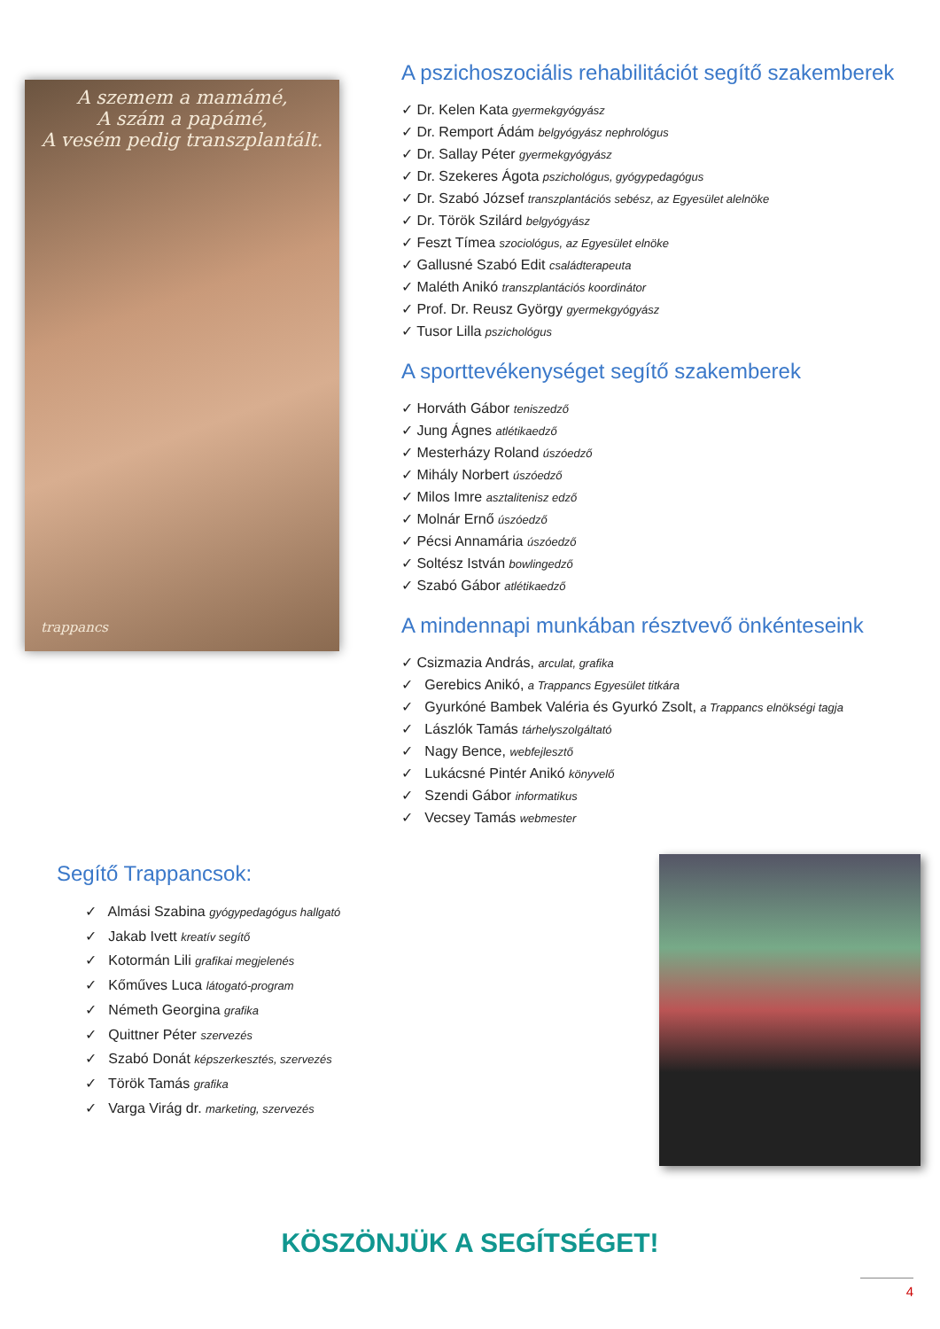A szemem a mamámé,
A szám a papámé,
A vesém pedig transzplantált.
trappancs
A pszichoszociális rehabilitációt segítő szakemberek
✓ Dr. Kelen Kata gyermekgyógyász
✓ Dr. Remport Ádám belgyógyász nephrológus
✓ Dr. Sallay Péter gyermekgyógyász
✓ Dr. Szekeres Ágota pszichológus, gyógypedagógus
✓ Dr. Szabó József transzplantációs sebész, az Egyesület alelnöke
✓ Dr. Török Szilárd belgyógyász
✓ Feszt Tímea szociológus, az Egyesület elnöke
✓ Gallusné Szabó Edit családterapeuta
✓ Maléth Anikó transzplantációs koordinátor
✓ Prof. Dr. Reusz György gyermekgyógyász
✓ Tusor Lilla pszichológus
A sporttevékenységet segítő szakemberek
✓ Horváth Gábor teniszedző
✓ Jung Ágnes atlétikaedző
✓ Mesterházy Roland úszóedző
✓ Mihály Norbert úszóedző
✓ Milos Imre asztalitenisz edző
✓ Molnár Ernő úszóedző
✓ Pécsi Annamária úszóedző
✓ Soltész István bowlingedző
✓ Szabó Gábor atlétikaedző
A mindennapi munkában résztvevő önkénteseink
✓ Csizmazia András, arculat, grafika
✓ Gerebics Anikó, a Trappancs Egyesület titkára
✓ Gyurkóné Bambek Valéria és Gyurkó Zsolt, a Trappancs elnökségi tagja
✓ Lászlók Tamás tárhelyszolgáltató
✓ Nagy Bence, webfejlesztő
✓ Lukácsné Pintér Anikó könyvelő
✓ Szendi Gábor informatikus
✓ Vecsey Tamás webmester
Segítő Trappancsok:
✓ Almási Szabina gyógypedagógus hallgató
✓ Jakab Ivett kreatív segítő
✓ Kotormán Lili grafikai megjelenés
✓ Kőműves Luca látogató-program
✓ Németh Georgina grafika
✓ Quittner Péter szervezés
✓ Szabó Donát képszerkesztés, szervezés
✓ Török Tamás grafika
✓ Varga Virág dr. marketing, szervezés
KÖSZÖNJÜK A SEGÍTSÉGET!
4